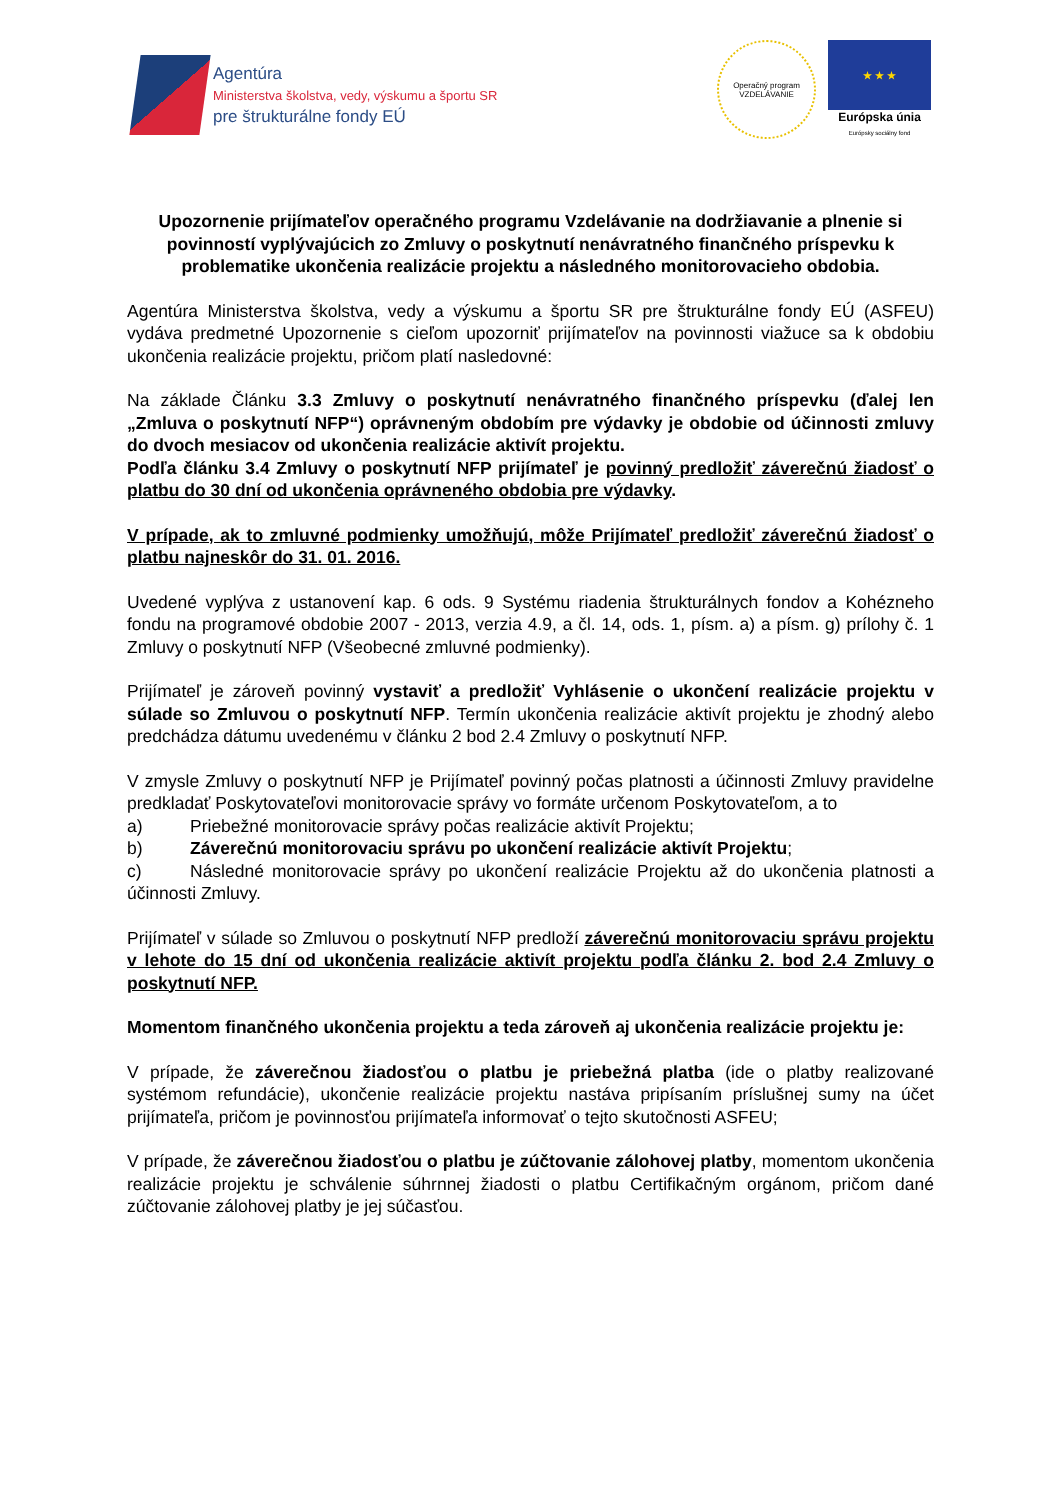Agentúra
Ministerstva školstva, vedy, výskumu a športu SR
pre štrukturálne fondy EÚ
Operačný program
VZDELÁVANIE
★ ★ ★
Európska únia
Európsky sociálny fond
Upozornenie prijímateľov operačného programu Vzdelávanie na dodržiavanie a plnenie si povinností vyplývajúcich zo Zmluvy o poskytnutí nenávratného finančného príspevku k problematike ukončenia realizácie projektu a následného monitorovacieho obdobia.
Agentúra Ministerstva školstva, vedy a výskumu a športu SR pre štrukturálne fondy EÚ (ASFEU) vydáva predmetné Upozornenie s cieľom upozorniť prijímateľov na povinnosti viažuce sa k obdobiu ukončenia realizácie projektu, pričom platí nasledovné:
Na základe Článku 3.3 Zmluvy o poskytnutí nenávratného finančného príspevku (ďalej len „Zmluva o poskytnutí NFP“) oprávneným obdobím pre výdavky je obdobie od účinnosti zmluvy do dvoch mesiacov od ukončenia realizácie aktivít projektu.
Podľa článku 3.4 Zmluvy o poskytnutí NFP prijímateľ je povinný predložiť záverečnú žiadosť o platbu do 30 dní od ukončenia oprávneného obdobia pre výdavky.
V prípade, ak to zmluvné podmienky umožňujú, môže Prijímateľ predložiť záverečnú žiadosť o platbu najneskôr do 31. 01. 2016.
Uvedené vyplýva z ustanovení kap. 6 ods. 9 Systému riadenia štrukturálnych fondov a Kohézneho fondu na programové obdobie 2007 - 2013, verzia 4.9, a čl. 14, ods. 1, písm. a) a písm. g) prílohy č. 1 Zmluvy o poskytnutí NFP (Všeobecné zmluvné podmienky).
Prijímateľ je zároveň povinný vystaviť a predložiť Vyhlásenie o ukončení realizácie projektu v súlade so Zmluvou o poskytnutí NFP. Termín ukončenia realizácie aktivít projektu je zhodný alebo predchádza dátumu uvedenému v článku 2 bod 2.4 Zmluvy o poskytnutí NFP.
V zmysle Zmluvy o poskytnutí NFP je Prijímateľ povinný počas platnosti a účinnosti Zmluvy pravidelne predkladať Poskytovateľovi monitorovacie správy vo formáte určenom Poskytovateľom, a to
a) Priebežné monitorovacie správy počas realizácie aktivít Projektu;
b) Záverečnú monitorovaciu správu po ukončení realizácie aktivít Projektu;
c) Následné monitorovacie správy po ukončení realizácie Projektu až do ukončenia platnosti a účinnosti Zmluvy.
Prijímateľ v súlade so Zmluvou o poskytnutí NFP predloží záverečnú monitorovaciu správu projektu v lehote do 15 dní od ukončenia realizácie aktivít projektu podľa článku 2. bod 2.4 Zmluvy o poskytnutí NFP.
Momentom finančného ukončenia projektu a teda zároveň aj ukončenia realizácie projektu je:
V prípade, že záverečnou žiadosťou o platbu je priebežná platba (ide o platby realizované systémom refundácie), ukončenie realizácie projektu nastáva pripísaním príslušnej sumy na účet prijímateľa, pričom je povinnosťou prijímateľa informovať o tejto skutočnosti ASFEU;
V prípade, že záverečnou žiadosťou o platbu je zúčtovanie zálohovej platby, momentom ukončenia realizácie projektu je schválenie súhrnnej žiadosti o platbu Certifikačným orgánom, pričom dané zúčtovanie zálohovej platby je jej súčasťou.